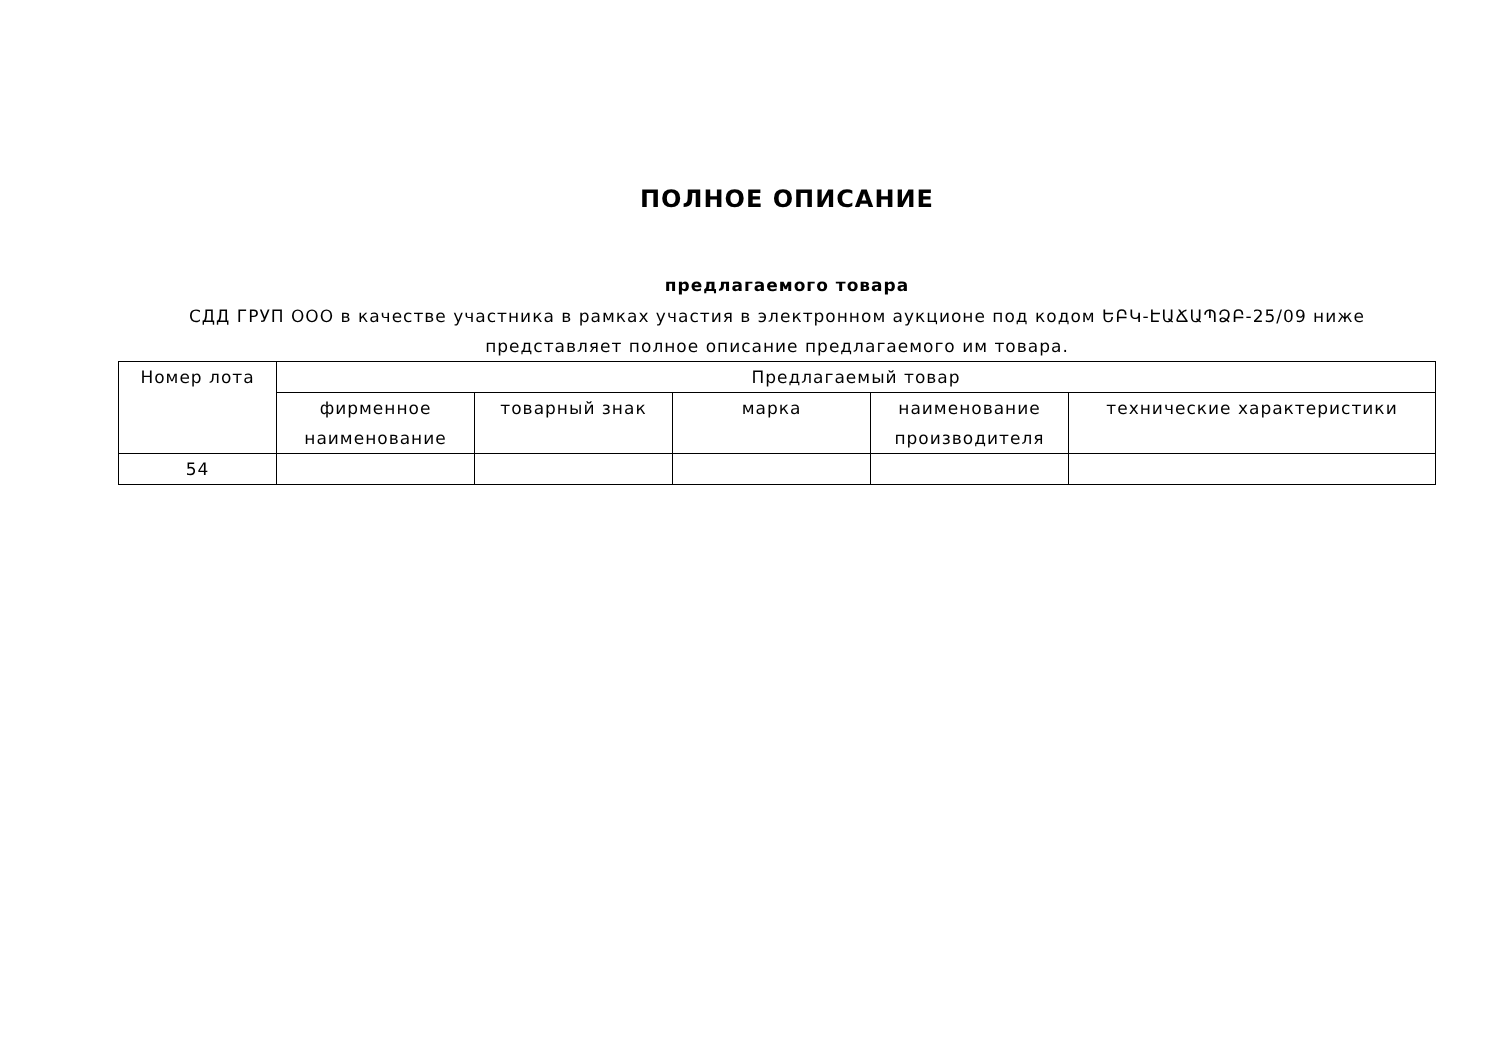ПОЛНОЕ ОПИСАНИЕ
предлагаемого товара
СДД ГРУП ООО в качестве участника в рамках участия в электронном аукционе под кодом ԵԲԿ-ԷԱՃԱՊՁԲ-25/09 ниже представляет полное описание предлагаемого им товара.
| Номер лота | Предлагаемый товар | | | | |
| --- | --- | --- | --- | --- | --- |
| | фирменное наименование | товарный знак | марка | наименование производителя | технические характеристики |
| 54 | | | | | |